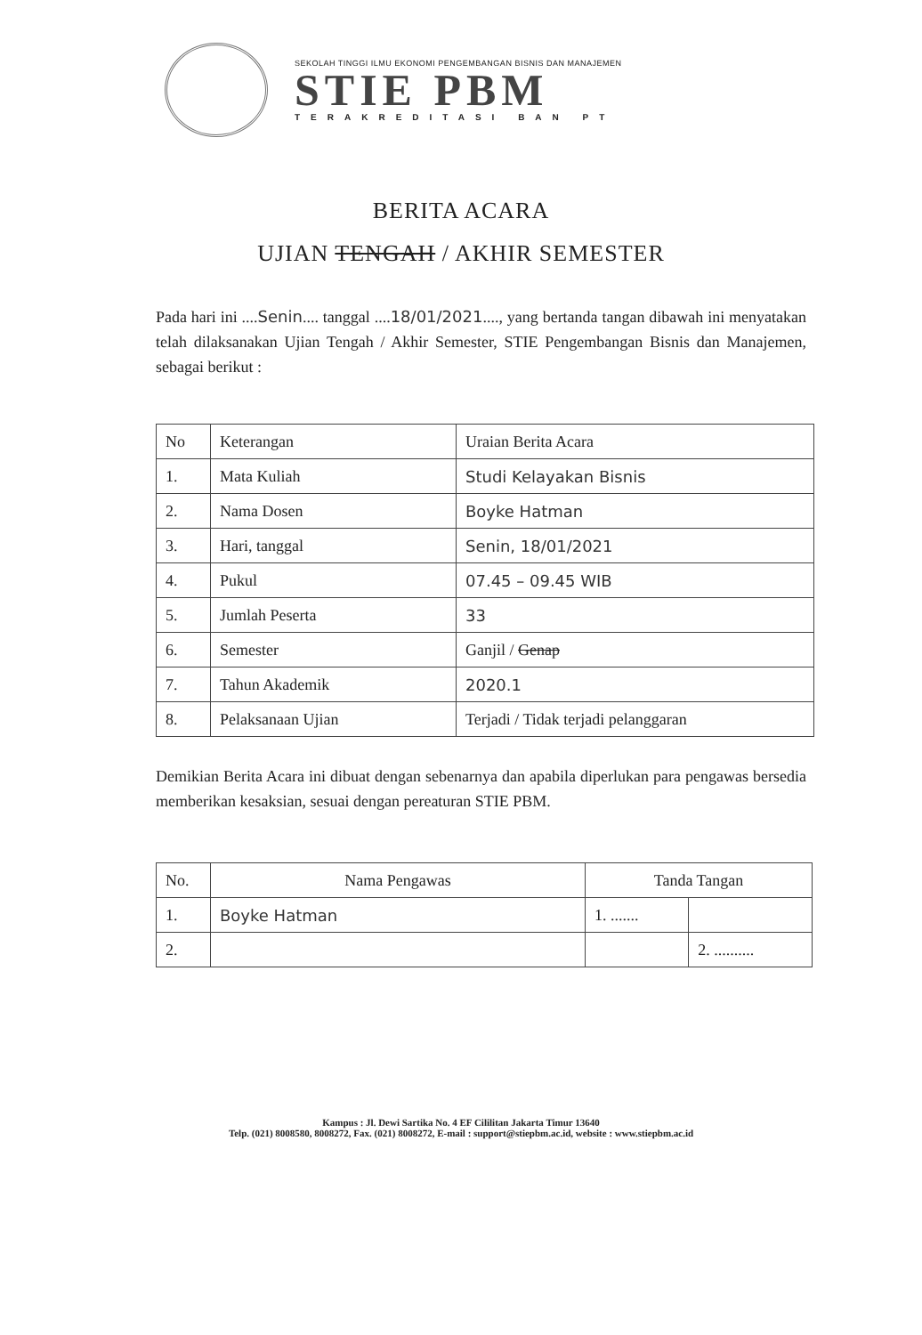SEKOLAH TINGGI ILMU EKONOMI PENGEMBANGAN BISNIS DAN MANAJEMEN
STIE PBM
TERAKREDITASI BAN PT
BERITA ACARA
UJIAN TENGAH / AKHIR SEMESTER
Pada hari ini ....Senin.... tanggal ....18/01/2021...., yang bertanda tangan dibawah ini menyatakan telah dilaksanakan Ujian Tengah / Akhir Semester, STIE Pengembangan Bisnis dan Manajemen, sebagai berikut :
| No | Keterangan | Uraian Berita Acara |
| --- | --- | --- |
| 1. | Mata Kuliah | Studi Kelayakan Bisnis |
| 2. | Nama Dosen | Boyke Hatman |
| 3. | Hari, tanggal | Senin, 18/01/2021 |
| 4. | Pukul | 07.45 – 09.45 WIB |
| 5. | Jumlah Peserta | 33 |
| 6. | Semester | Ganjil / Genap |
| 7. | Tahun Akademik | 2020.1 |
| 8. | Pelaksanaan Ujian | Terjadi / Tidak terjadi pelanggaran |
Demikian Berita Acara ini dibuat dengan sebenarnya dan apabila diperlukan para pengawas bersedia memberikan kesaksian, sesuai dengan pereaturan STIE PBM.
| No. | Nama Pengawas | Tanda Tangan | |
| --- | --- | --- | --- |
| 1. | Boyke Hatman | 1. ....... | |
| 2. | | | 2. .......... |
Kampus : Jl. Dewi Sartika No. 4 EF Cililitan Jakarta Timur 13640
Telp. (021) 8008580, 8008272, Fax. (021) 8008272, E-mail : support@stiepbm.ac.id, website : www.stiepbm.ac.id